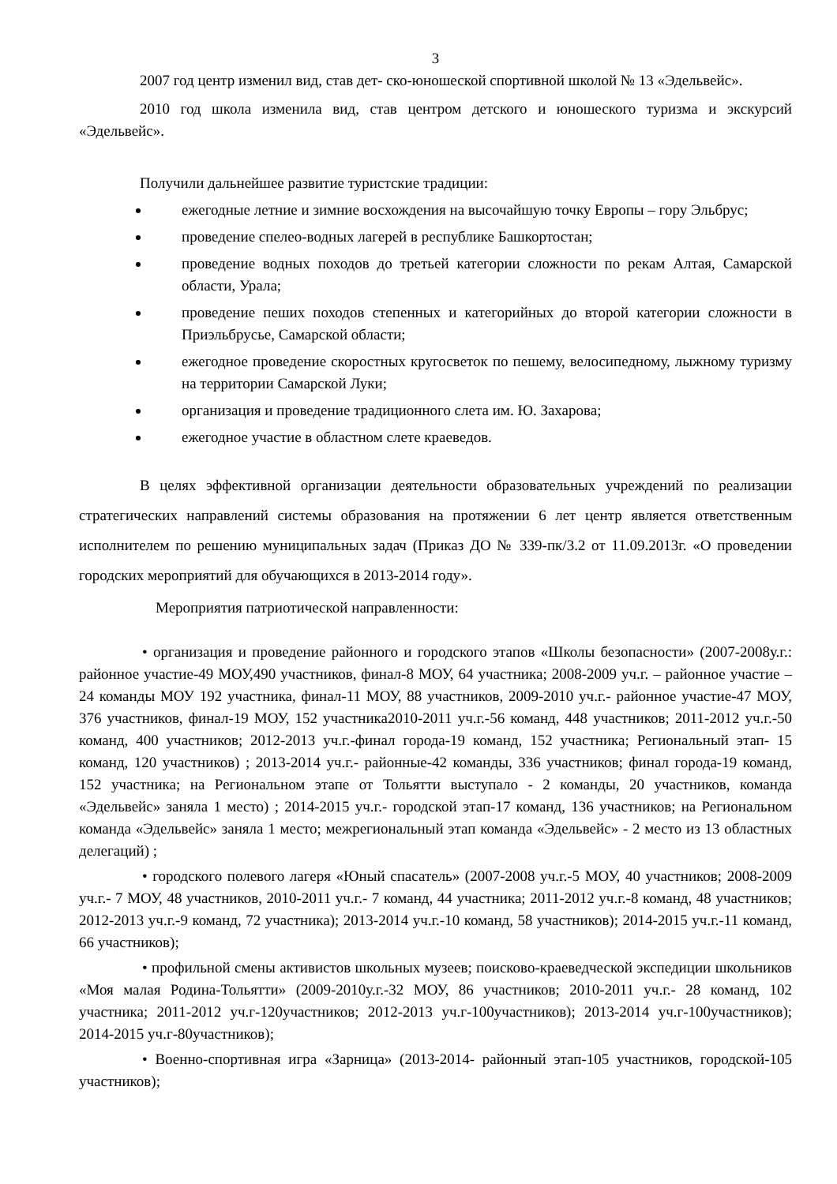3
2007 год центр изменил вид, став дет- ско-юношеской спортивной школой № 13 «Эдельвейс».
2010 год школа изменила вид, став центром детского и юношеского туризма и экскурсий «Эдельвейс».
Получили дальнейшее развитие туристские традиции:
ежегодные летние и зимние восхождения на высочайшую точку Европы – гору Эльбрус;
проведение спелео-водных лагерей в республике Башкортостан;
проведение водных походов до третьей категории сложности по рекам Алтая, Самарской области, Урала;
проведение пеших походов степенных и категорийных до второй категории сложности в Приэльбрусье, Самарской области;
ежегодное проведение скоростных кругосветок по пешему, велосипедному, лыжному туризму на территории Самарской Луки;
организация и проведение традиционного слета им. Ю. Захарова;
ежегодное участие в областном слете краеведов.
В целях эффективной организации деятельности образовательных учреждений по реализации стратегических направлений системы образования на протяжении 6 лет центр является ответственным исполнителем по решению муниципальных задач (Приказ ДО № 339-пк/3.2 от 11.09.2013г. «О проведении городских мероприятий для обучающихся в 2013-2014 году».
Мероприятия патриотической направленности:
• организация и проведение районного и городского этапов «Школы безопасности» (2007-2008у.г.: районное участие-49 МОУ,490 участников, финал-8 МОУ, 64 участника; 2008-2009 уч.г. – районное участие – 24 команды МОУ 192 участника, финал-11 МОУ, 88 участников, 2009-2010 уч.г.- районное участие-47 МОУ, 376 участников, финал-19 МОУ, 152 участника2010-2011 уч.г.-56 команд, 448 участников; 2011-2012 уч.г.-50 команд, 400 участников; 2012-2013 уч.г.-финал города-19 команд, 152 участника; Региональный этап- 15 команд, 120 участников) ; 2013-2014 уч.г.- районные-42 команды, 336 участников; финал города-19 команд, 152 участника; на Региональном этапе от Тольятти выступало - 2 команды, 20 участников, команда «Эдельвейс» заняла 1 место) ; 2014-2015 уч.г.- городской этап-17 команд, 136 участников; на Региональном команда «Эдельвейс» заняла 1 место; межрегиональный этап команда «Эдельвейс» - 2 место из 13 областных делегаций) ;
• городского полевого лагеря «Юный спасатель» (2007-2008 уч.г.-5 МОУ, 40 участников; 2008-2009 уч.г.- 7 МОУ, 48 участников, 2010-2011 уч.г.- 7 команд, 44 участника; 2011-2012 уч.г.-8 команд, 48 участников; 2012-2013 уч.г.-9 команд, 72 участника); 2013-2014 уч.г.-10 команд, 58 участников); 2014-2015 уч.г.-11 команд, 66 участников);
• профильной смены активистов школьных музеев; поисково-краеведческой экспедиции школьников «Моя малая Родина-Тольятти» (2009-2010у.г.-32 МОУ, 86 участников; 2010-2011 уч.г.- 28 команд, 102 участника; 2011-2012 уч.г-120участников; 2012-2013 уч.г-100участников); 2013-2014 уч.г-100участников); 2014-2015 уч.г-80участников);
• Военно-спортивная игра «Зарница» (2013-2014- районный этап-105 участников, городской-105 участников);